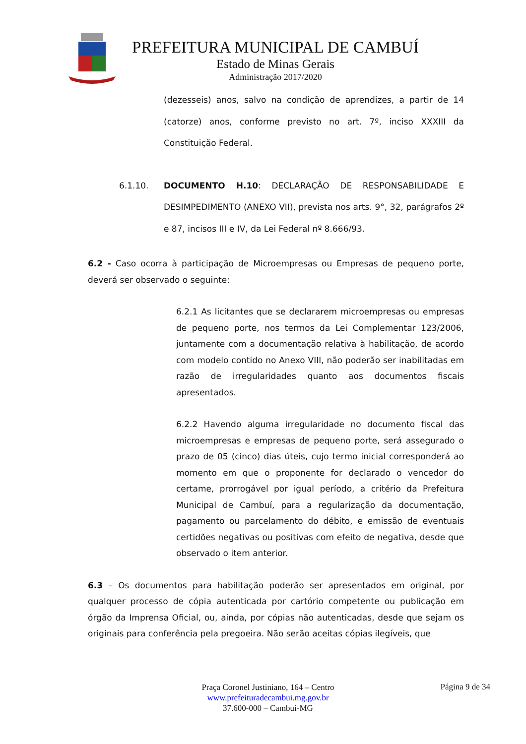PREFEITURA MUNICIPAL DE CAMBUÍ
Estado de Minas Gerais
Administração 2017/2020
(dezesseis) anos, salvo na condição de aprendizes, a partir de 14 (catorze) anos, conforme previsto no art. 7º, inciso XXXIII da Constituição Federal.
6.1.10. DOCUMENTO H.10: DECLARAÇÃO DE RESPONSABILIDADE E DESIMPEDIMENTO (ANEXO VII), prevista nos arts. 9°, 32, parágrafos 2º e 87, incisos III e IV, da Lei Federal nº 8.666/93.
6.2 - Caso ocorra à participação de Microempresas ou Empresas de pequeno porte, deverá ser observado o seguinte:
6.2.1 As licitantes que se declararem microempresas ou empresas de pequeno porte, nos termos da Lei Complementar 123/2006, juntamente com a documentação relativa à habilitação, de acordo com modelo contido no Anexo VIII, não poderão ser inabilitadas em razão de irregularidades quanto aos documentos fiscais apresentados.
6.2.2 Havendo alguma irregularidade no documento fiscal das microempresas e empresas de pequeno porte, será assegurado o prazo de 05 (cinco) dias úteis, cujo termo inicial corresponderá ao momento em que o proponente for declarado o vencedor do certame, prorrogável por igual período, a critério da Prefeitura Municipal de Cambuí, para a regularização da documentação, pagamento ou parcelamento do débito, e emissão de eventuais certidões negativas ou positivas com efeito de negativa, desde que observado o item anterior.
6.3 – Os documentos para habilitação poderão ser apresentados em original, por qualquer processo de cópia autenticada por cartório competente ou publicação em órgão da Imprensa Oficial, ou, ainda, por cópias não autenticadas, desde que sejam os originais para conferência pela pregoeira. Não serão aceitas cópias ilegíveis, que
Praça Coronel Justiniano, 164 – Centro
www.prefeituradecambui.mg.gov.br
37.600-000 – Cambuí-MG
Página 9 de 34